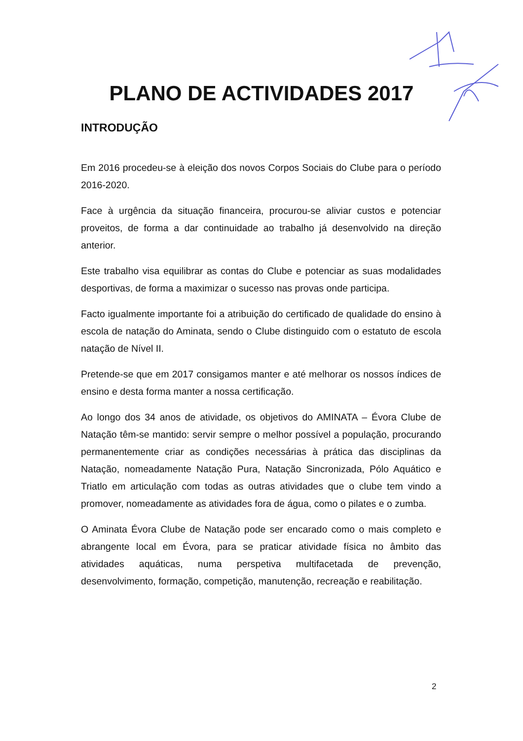PLANO DE ACTIVIDADES 2017
INTRODUÇÃO
Em 2016 procedeu-se à eleição dos novos Corpos Sociais do Clube para o período 2016-2020.
Face à urgência da situação financeira, procurou-se aliviar custos e potenciar proveitos, de forma a dar continuidade ao trabalho já desenvolvido na direção anterior.
Este trabalho visa equilibrar as contas do Clube e potenciar as suas modalidades desportivas, de forma a maximizar o sucesso nas provas onde participa.
Facto igualmente importante foi a atribuição do certificado de qualidade do ensino à escola de natação do Aminata, sendo o Clube distinguido com o estatuto de escola natação de Nível II.
Pretende-se que em 2017 consigamos manter e até melhorar os nossos índices de ensino e desta forma manter a nossa certificação.
Ao longo dos 34 anos de atividade, os objetivos do AMINATA – Évora Clube de Natação têm-se mantido: servir sempre o melhor possível a população, procurando permanentemente criar as condições necessárias à prática das disciplinas da Natação, nomeadamente Natação Pura, Natação Sincronizada, Pólo Aquático e Triatlo em articulação com todas as outras atividades que o clube tem vindo a promover, nomeadamente as atividades fora de água, como o pilates e o zumba.
O Aminata Évora Clube de Natação pode ser encarado como o mais completo e abrangente local em Évora, para se praticar atividade física no âmbito das atividades aquáticas, numa perspetiva multifacetada de prevenção, desenvolvimento, formação, competição, manutenção, recreação e reabilitação.
2